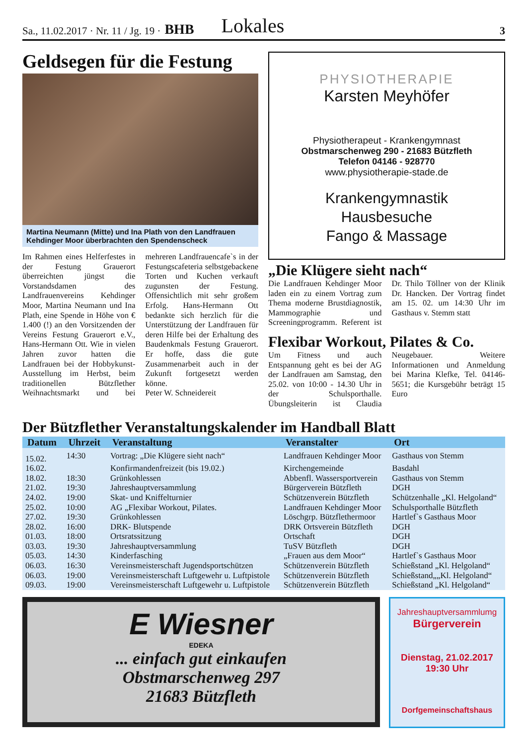Sa., 11.02.2017 · Nr. 11 / Jg. 19 · BHB Lokales 3
Geldsegen für die Festung
Martina Neumann (Mitte) und Ina Plath von den Landfrauen Kehdinger Moor überbrachten den Spendenscheck
Im Rahmen eines Helferfestes in der Festung Grauerort überreichten jüngst die Vorstandsdamen des Landfrauenvereins Kehdinger Moor, Martina Neumann und Ina Plath, eine Spende in Höhe von € 1.400 (!) an den Vorsitzenden der Vereins Festung Grauerort e.V., Hans-Hermann Ott. Wie in vielen Jahren zuvor hatten die Landfrauen bei der Hobbykunst-Ausstellung im Herbst, beim traditionellen Bützflether Weihnachtsmarkt und bei mehreren Landfrauencafe`s in der Festungscafeteria selbstgebackene Torten und Kuchen verkauft zugunsten der Festung. Offensichtlich mit sehr großem Erfolg. Hans-Hermann Ott bedankte sich herzlich für die Unterstützung der Landfrauen für deren Hilfe bei der Erhaltung des Baudenkmals Festung Grauerort. Er hoffe, dass die gute Zusammenarbeit auch in der Zukunft fortgesetzt werden könne.
Peter W. Schneidereit
PHYSIOTHERAPIE
Karsten Meyhöfer
Physiotherapeut - Krankengymnast
Obstmarschenweg 290 - 21683 Bützfleth
Telefon 04146 - 928770
www.physiotherapie-stade.de
Krankengymnastik
Hausbesuche
Fango & Massage
„Die Klügere sieht nach“
Die Landfrauen Kehdinger Moor laden ein zu einem Vortrag zum Thema moderne Brustdiagnostik, Mammographie und Screeningprogramm. Referent ist Dr. Thilo Töllner von der Klinik Dr. Hancken. Der Vortrag findet am 15. 02. um 14:30 Uhr im Gasthaus v. Stemm statt
Flexibar Workout, Pilates & Co.
Um Fitness und auch Entspannung geht es bei der AG der Landfrauen am Samstag, den 25.02. von 10:00 - 14.30 Uhr in der Schulsporthalle. Übungsleiterin ist Claudia Neugebauer. Weitere Informationen und Anmeldung bei Marina Klefke, Tel. 04146-5651; die Kursgebühr beträgt 15 Euro
Der Bützflether Veranstaltungskalender im Handball Blatt
| Datum | Uhrzeit | Veranstaltung | Veranstalter | Ort |
| --- | --- | --- | --- | --- |
| 15.02. | 14:30 | Vortrag: „Die Klügere sieht nach“ | Landfrauen Kehdinger Moor | Gasthaus von Stemm |
| 16.02. | | Konfirmandenfreizeit (bis 19.02.) | Kirchengemeinde | Basdahl |
| 18.02. | 18:30 | Grünkohlessen | Abbenfl. Wassersportverein | Gasthaus von Stemm |
| 21.02. | 19:30 | Jahreshauptversammlung | Bürgerverein Bützfleth | DGH |
| 24.02. | 19:00 | Skat- und Kniffelturnier | Schützenverein Bützfleth | Schützenhalle „Kl. Helgoland“ |
| 25.02. | 10:00 | AG „Flexibar Workout, Pilates. | Landfrauen Kehdinger Moor | Schulsporthalle Bützfleth |
| 27.02. | 19:30 | Grünkohlessen | Löschgrp. Bützflethermoor | Hartlef`s Gasthaus Moor |
| 28.02. | 16:00 | DRK- Blutspende | DRK Ortsverein Bützfleth | DGH |
| 01.03. | 18:00 | Ortsratssitzung | Ortschaft | DGH |
| 03.03. | 19:30 | Jahreshauptversammlung | TuSV Bützfleth | DGH |
| 05.03. | 14:30 | Kinderfasching | „Frauen aus dem Moor“ | Hartlef`s Gasthaus Moor |
| 06.03. | 16:30 | Vereinsmeisterschaft Jugendsportschützen | Schützenverein Bützfleth | Schießstand „Kl. Helgoland“ |
| 06.03. | 19:00 | Vereinsmeisterschaft Luftgewehr u. Luftpistole | Schützenverein Bützfleth | Schießstand„„Kl. Helgoland“ |
| 09.03. | 19:00 | Vereinsmeisterschaft Luftgewehr u. Luftpistole | Schützenverein Bützfleth | Schießstand „Kl. Helgoland“ |
E Wiesner
EDEKA
... einfach gut einkaufen
Obstmarschenweg 297
21683 Bützfleth
Jahreshauptversammlumg
Bürgerverein
Dienstag, 21.02.2017
19:30 Uhr
Dorfgemeinschaftshaus